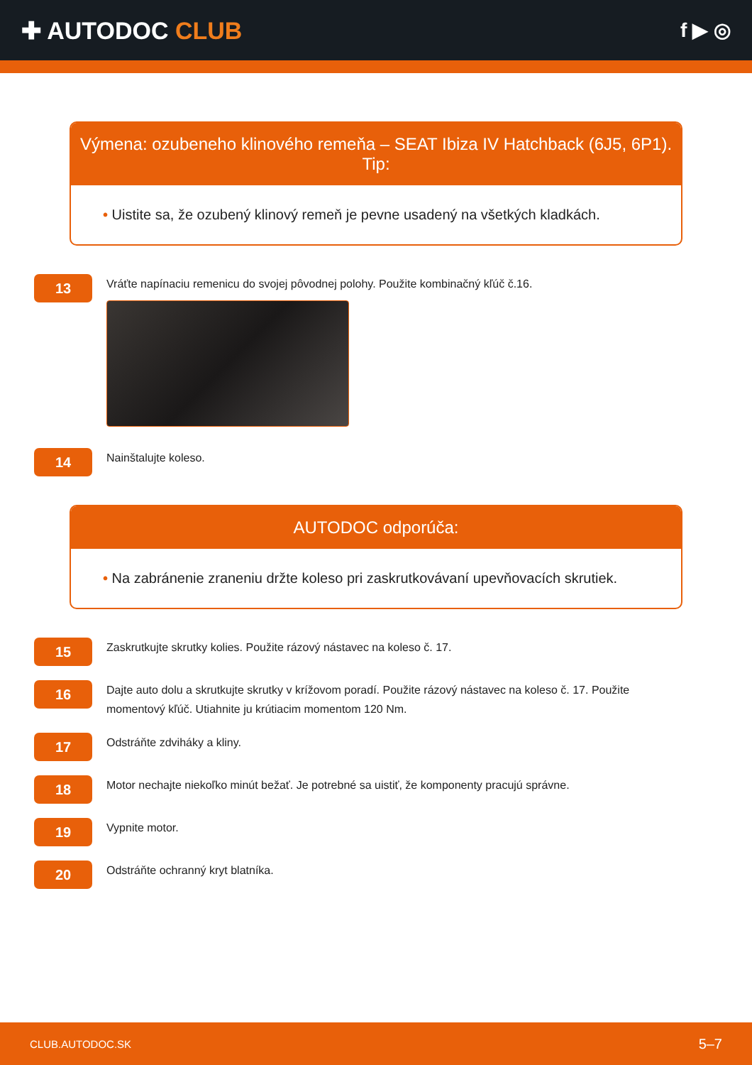✚ AUTODOC CLUB
f ▶ ◎
Výmena: ozubeneho klinového remeňa – SEAT Ibiza IV Hatchback (6J5, 6P1).
Tip:
• Uistite sa, že ozubený klinový remeň je pevne usadený na všetkých kladkách.
13
Vráťte napínaciu remenicu do svojej pôvodnej polohy. Použite kombinačný kľúč č.16.
14
Nainštalujte koleso.
AUTODOC odporúča:
• Na zabránenie zraneniu držte koleso pri zaskrutkovávaní upevňovacích skrutiek.
15
Zaskrutkujte skrutky kolies. Použite rázový nástavec na koleso č. 17.
16
Dajte auto dolu a skrutkujte skrutky v krížovom poradí. Použite rázový nástavec na koleso č. 17. Použite momentový kľúč. Utiahnite ju krútiacim momentom 120 Nm.
17
Odstráňte zdviháky a kliny.
18
Motor nechajte niekoľko minút bežať. Je potrebné sa uistiť, že komponenty pracujú správne.
19
Vypnite motor.
20
Odstráňte ochranný kryt blatníka.
CLUB.AUTODOC.SK 5–7